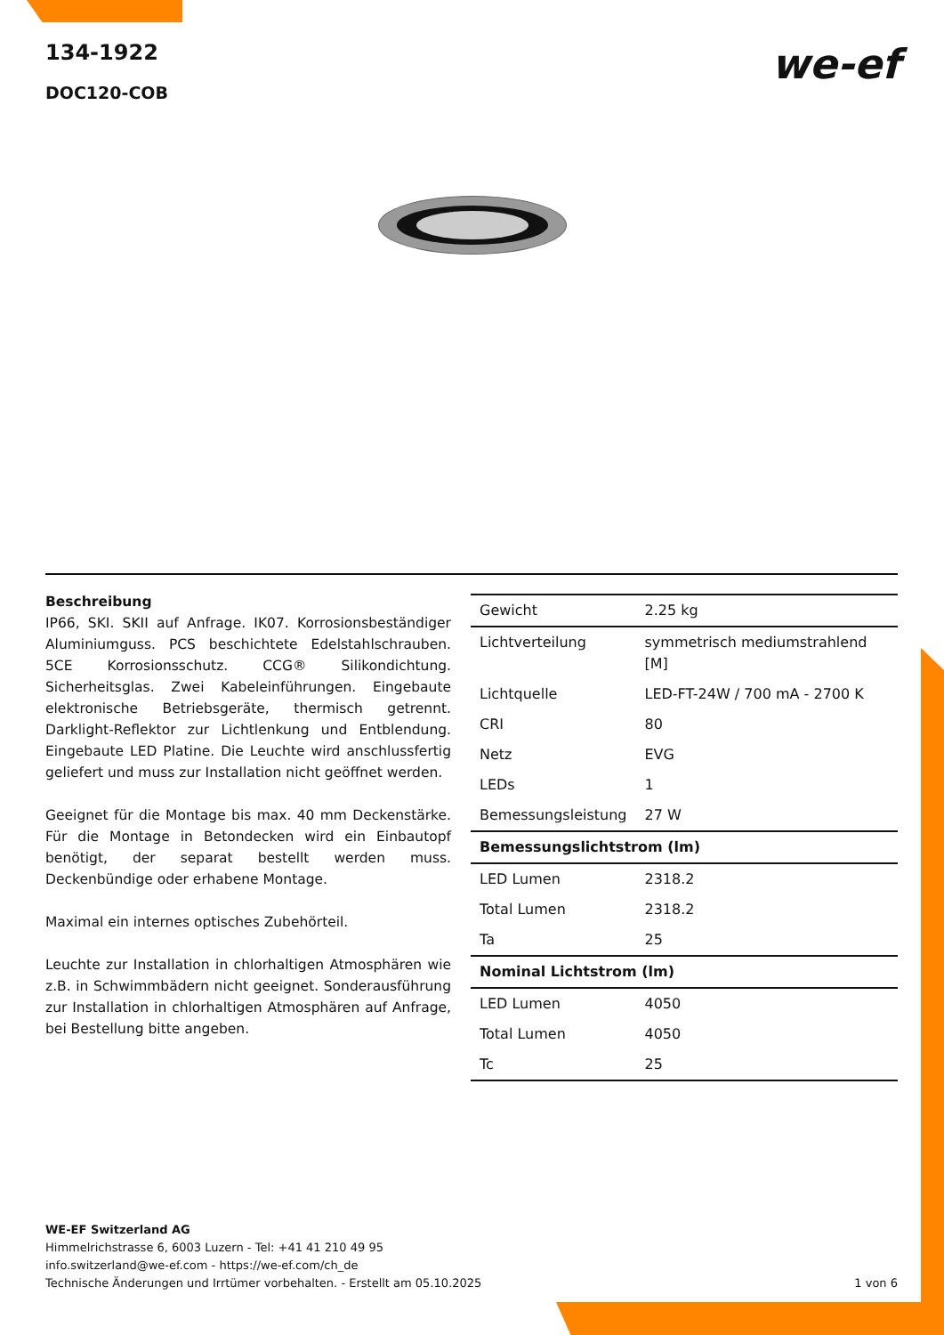134-1922
DOC120-COB
we-ef
Beschreibung
IP66, SKI. SKII auf Anfrage. IK07. Korrosionsbeständiger Aluminiumguss. PCS beschichtete Edelstahlschrauben. 5CE Korrosionsschutz. CCG® Silikondichtung. Sicherheitsglas. Zwei Kabeleinführungen. Eingebaute elektronische Betriebsgeräte, thermisch getrennt. Darklight-Reflektor zur Lichtlenkung und Entblendung. Eingebaute LED Platine. Die Leuchte wird anschlussfertig geliefert und muss zur Installation nicht geöffnet werden.
Geeignet für die Montage bis max. 40 mm Deckenstärke. Für die Montage in Betondecken wird ein Einbautopf benötigt, der separat bestellt werden muss. Deckenbündige oder erhabene Montage.
Maximal ein internes optisches Zubehörteil.
Leuchte zur Installation in chlorhaltigen Atmosphären wie z.B. in Schwimmbädern nicht geeignet. Sonderausführung zur Installation in chlorhaltigen Atmosphären auf Anfrage, bei Bestellung bitte angeben.
| Gewicht | 2.25 kg |
| Lichtverteilung | symmetrisch mediumstrahlend [M] |
| Lichtquelle | LED-FT-24W / 700 mA - 2700 K |
| CRI | 80 |
| Netz | EVG |
| LEDs | 1 |
| Bemessungsleistung | 27 W |
| Bemessungslichtstrom (lm) | |
| LED Lumen | 2318.2 |
| Total Lumen | 2318.2 |
| Ta | 25 |
| Nominal Lichtstrom (lm) | |
| LED Lumen | 4050 |
| Total Lumen | 4050 |
| Tc | 25 |
WE-EF Switzerland AG
Himmelrichstrasse 6, 6003 Luzern - Tel: +41 41 210 49 95
info.switzerland@we-ef.com - https://we-ef.com/ch_de
Technische Änderungen und Irrtümer vorbehalten. - Erstellt am 05.10.2025 1 von 6